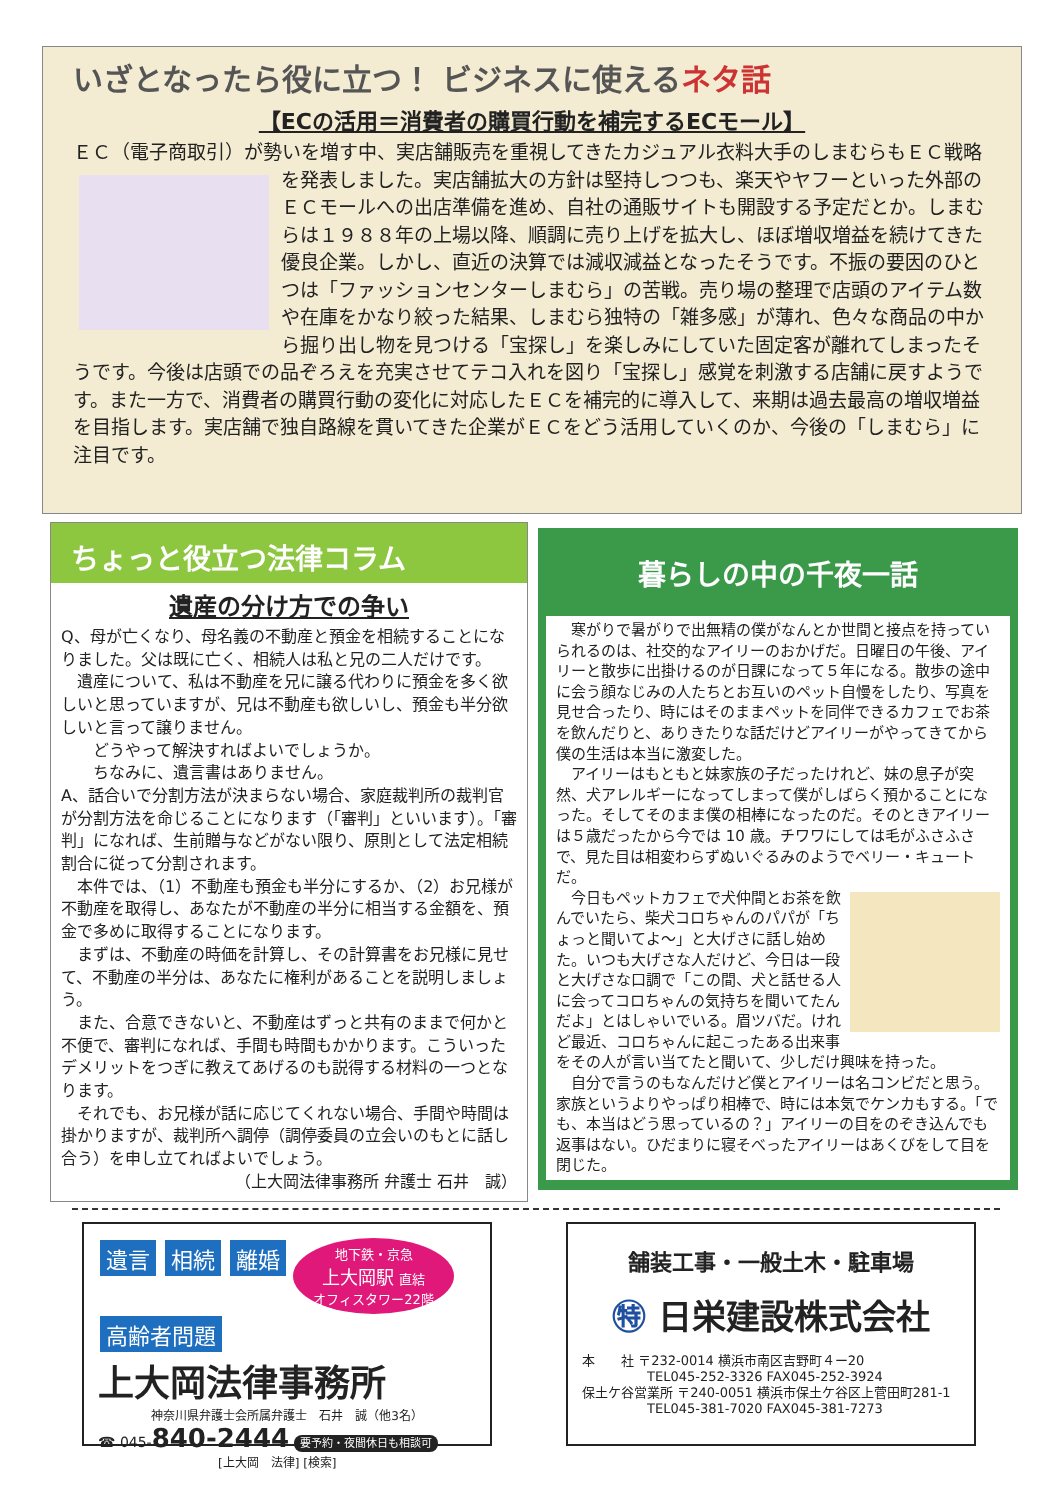いざとなったら役に立つ！ ビジネスに使えるネタ話
【ECの活用＝消費者の購買行動を補完するECモール】
ＥＣ（電子商取引）が勢いを増す中、実店舗販売を重視してきたカジュアル衣料大手のしまむらもＥ Ｃ戦略を発表しました。実店舗拡大の方針は堅持しつつも、楽天やヤフーといった外部のＥＣモールへの出店準備を進め、自社の通販サイトも開設する予定だとか。しまむらは１９８８年の上場以降、順調に売り上げを拡大し、ほぼ増収増益を続けてきた優良企業。しかし、直近の決算では減収減益となったそうです。不振の要因のひとつは「ファッションセンターしまむら」の苦戦。売り場の整理で店頭のアイテム数や在庫をかなり絞った結果、しまむら独特の「雑多感」が薄れ、色々な商品の中から掘り出し物を見つける「宝探し」を楽しみにしていた固定客が離れてしまったそうです。今後は店頭での品ぞろえを充実させてテコ入れを図り「宝探し」感覚を刺激する店舗に戻すようです。また一方で、消費者の購買行動の変化に対応したＥＣを補完的に導入して、来期は過去最高の増収増益を目指します。実店舗で独自路線を貫いてきた企業がＥＣをどう活用していくのか、今後の「しまむら」に注目です。
ちょっと役立つ法律コラム
遺産の分け方での争い
Q、母が亡くなり、母名義の不動産と預金を相続することになりました。父は既に亡く、相続人は私と兄の二人だけです。
　遺産について、私は不動産を兄に譲る代わりに預金を多く欲しいと思っていますが、兄は不動産も欲しいし、預金も半分欲しいと言って譲りません。
　　どうやって解決すればよいでしょうか。
　　ちなみに、遺言書はありません。
A、話合いで分割方法が決まらない場合、家庭裁判所の裁判官が分割方法を命じることになります（「審判」といいます）。「審判」になれば、生前贈与などがない限り、原則として法定相続割合に従って分割されます。
　本件では、（1）不動産も預金も半分にするか、（2）お兄様が不動産を取得し、あなたが不動産の半分に相当する金額を、預金で多めに取得することになります。
　まずは、不動産の時価を計算し、その計算書をお兄様に見せて、不動産の半分は、あなたに権利があることを説明しましょう。
　また、合意できないと、不動産はずっと共有のままで何かと不便で、審判になれば、手間も時間もかかります。こういったデメリットをつぎに教えてあげるのも説得する材料の一つとなります。
　それでも、お兄様が話に応じてくれない場合、手間や時間は掛かりますが、裁判所へ調停（調停委員の立会いのもとに話し合う）を申し立てればよいでしょう。
（上大岡法律事務所 弁護士 石井　誠）
暮らしの中の千夜一話
　寒がりで暑がりで出無精の僕がなんとか世間と接点を持っていられるのは、社交的なアイリーのおかげだ。日曜日の午後、アイリーと散歩に出掛けるのが日課になって５年になる。散歩の途中に会う顔なじみの人たちとお互いのペット自慢をしたり、写真を見せ合ったり、時にはそのままペットを同伴できるカフェでお茶を飲んだりと、ありきたりな話だけどアイリーがやってきてから僕の生活は本当に激変した。
　アイリーはもともと妹家族の子だったけれど、妹の息子が突然、犬アレルギーになってしまって僕がしばらく預かることになった。そしてそのまま僕の相棒になったのだ。そのときアイリーは５歳だったから今では 10 歳。チワワにしては毛がふさふさで、見た目は相変わらずぬいぐるみのようでベリー・キュートだ。
　今日もペットカフェで犬仲間とお茶を飲んでいたら、柴犬コロちゃんのパパが「ちょっと聞いてよ〜」と大げさに話し始めた。いつも大げさな人だけど、今日は一段と大げさな口調で「この間、犬と話せる人に会ってコロちゃんの気持ちを聞いてたんだよ」とはしゃいでいる。眉ツバだ。けれど最近、コロちゃんに起こったある出来事をその人が言い当てたと聞いて、少しだけ興味を持った。
　自分で言うのもなんだけど僕とアイリーは名コンビだと思う。家族というよりやっぱり相棒で、時には本気でケンカもする。「でも、本当はどう思っているの？」アイリーの目をのぞき込んでも返事はない。ひだまりに寝そべったアイリーはあくびをして目を閉じた。
遺言 相続 離婚 地下鉄・京急
上大岡駅 直結
オフィスタワー22階
高齢者問題
上大岡法律事務所
神奈川県弁護士会所属弁護士　石井　誠（他3名）
☎ 045-840-2444 要予約・夜間休日も相談可
[上大岡　法律] [検索]
舗装工事・一般土木・駐車場
㊕ 日栄建設株式会社
本　　社 〒232-0014 横浜市南区吉野町４ー20
　　　　　TEL045-252-3326 FAX045-252-3924
保土ケ谷営業所 〒240-0051 横浜市保土ケ谷区上菅田町281-1
　　　　　TEL045-381-7020 FAX045-381-7273